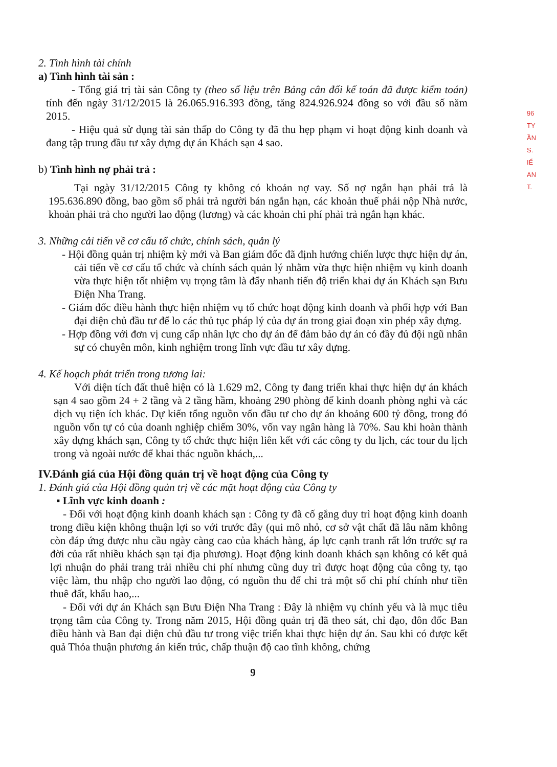96
TY
ẦN
S.
IỂ
AN
T.
2. Tình hình tài chính
a) Tình hình tài sản :
- Tổng giá trị tài sản Công ty (theo số liệu trên Bảng cân đối kế toán đã được kiểm toán) tính đến ngày 31/12/2015 là 26.065.916.393 đồng, tăng 824.926.924 đồng so với đầu số năm 2015.
- Hiệu quả sử dụng tài sản thấp do Công ty đã thu hẹp phạm vi hoạt động kinh doanh và đang tập trung đầu tư xây dựng dự án Khách sạn 4 sao.
b) Tình hình nợ phải trả :
Tại ngày 31/12/2015 Công ty không có khoản nợ vay. Số nợ ngắn hạn phải trả là 195.636.890 đồng, bao gồm số phải trả người bán ngắn hạn, các khoản thuế phải nộp Nhà nước, khoản phải trả cho người lao động (lương) và các khoản chi phí phải trả ngắn hạn khác.
3. Những cải tiến về cơ cấu tổ chức, chính sách, quản lý
- Hội đồng quản trị nhiệm kỳ mới và Ban giám đốc đã định hướng chiến lược thực hiện dự án, cải tiến về cơ cấu tổ chức và chính sách quản lý nhằm vừa thực hiện nhiệm vụ kinh doanh vừa thực hiện tốt nhiệm vụ trọng tâm là đẩy nhanh tiến độ triển khai dự án Khách sạn Bưu Điện Nha Trang.
- Giám đốc điều hành thực hiện nhiệm vụ tổ chức hoạt động kinh doanh và phối hợp với Ban đại diện chủ đầu tư để lo các thủ tục pháp lý của dự án trong giai đoạn xin phép xây dựng.
- Hợp đồng với đơn vị cung cấp nhân lực cho dự án để đảm bảo dự án có đầy đủ đội ngũ nhân sự có chuyên môn, kinh nghiệm trong lĩnh vực đầu tư xây dựng.
4. Kế hoạch phát triển trong tương lai:
Với diện tích đất thuê hiện có là 1.629 m2, Công ty đang triển khai thực hiện dự án khách sạn 4 sao gồm 24 + 2 tầng và 2 tầng hầm, khoảng 290 phòng để kinh doanh phòng nghỉ và các dịch vụ tiện ích khác. Dự kiến tổng nguồn vốn đầu tư cho dự án khoảng 600 tỷ đồng, trong đó nguồn vốn tự có của doanh nghiệp chiếm 30%, vốn vay ngân hàng là 70%. Sau khi hoàn thành xây dựng khách sạn, Công ty tổ chức thực hiện liên kết với các công ty du lịch, các tour du lịch trong và ngoài nước để khai thác nguồn khách,...
IV.Đánh giá của Hội đồng quản trị về hoạt động của Công ty
1. Đánh giá của Hội đồng quản trị về các mặt hoạt động của Công ty
▪ Lĩnh vực kinh doanh :
- Đối với hoạt động kinh doanh khách sạn : Công ty đã cố gắng duy trì hoạt động kinh doanh trong điều kiện không thuận lợi so với trước đây (qui mô nhỏ, cơ sở vật chất đã lâu năm không còn đáp ứng được nhu cầu ngày càng cao của khách hàng, áp lực cạnh tranh rất lớn trước sự ra đời của rất nhiều khách sạn tại địa phương). Hoạt động kinh doanh khách sạn không có kết quả lợi nhuận do phải trang trải nhiều chi phí nhưng cũng duy trì được hoạt động của công ty, tạo việc làm, thu nhập cho người lao động, có nguồn thu để chi trả một số chi phí chính như tiền thuê đất, khấu hao,...
- Đối với dự án Khách sạn Bưu Điện Nha Trang : Đây là nhiệm vụ chính yếu và là mục tiêu trọng tâm của Công ty. Trong năm 2015, Hội đồng quản trị đã theo sát, chỉ đạo, đôn đốc Ban điều hành và Ban đại diện chủ đầu tư trong việc triển khai thực hiện dự án. Sau khi có được kết quả Thỏa thuận phương án kiến trúc, chấp thuận độ cao tĩnh không, chứng
9